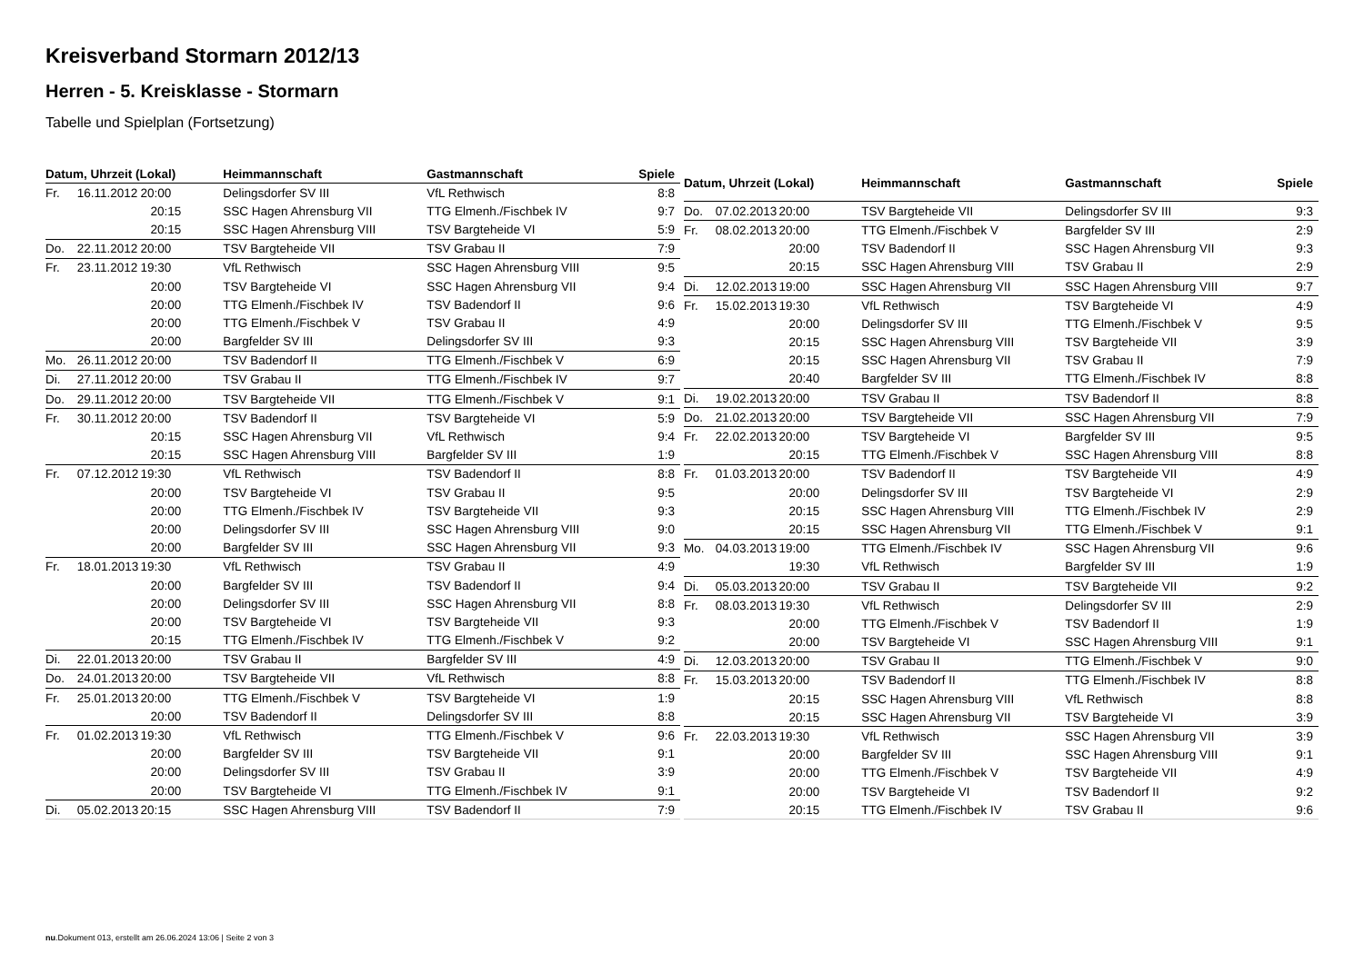Kreisverband Stormarn 2012/13
Herren - 5. Kreisklasse - Stormarn
Tabelle und Spielplan (Fortsetzung)
| Datum, Uhrzeit (Lokal) | | | Heimmannschaft | Gastmannschaft | Spiele |
| --- | --- | --- | --- | --- | --- |
| Fr. | 16.11.2012 | 20:00 | Delingsdorfer SV III | VfL Rethwisch | 8:8 |
| | | 20:15 | SSC Hagen Ahrensburg VII | TTG Elmenh./Fischbek IV | 9:7 |
| | | 20:15 | SSC Hagen Ahrensburg VIII | TSV Bargteheide VI | 5:9 |
| Do. | 22.11.2012 | 20:00 | TSV Bargteheide VII | TSV Grabau II | 7:9 |
| Fr. | 23.11.2012 | 19:30 | VfL Rethwisch | SSC Hagen Ahrensburg VIII | 9:5 |
| | | 20:00 | TSV Bargteheide VI | SSC Hagen Ahrensburg VII | 9:4 |
| | | 20:00 | TTG Elmenh./Fischbek IV | TSV Badendorf II | 9:6 |
| | | 20:00 | TTG Elmenh./Fischbek V | TSV Grabau II | 4:9 |
| | | 20:00 | Bargfelder SV III | Delingsdorfer SV III | 9:3 |
| Mo. | 26.11.2012 | 20:00 | TSV Badendorf II | TTG Elmenh./Fischbek V | 6:9 |
| Di. | 27.11.2012 | 20:00 | TSV Grabau II | TTG Elmenh./Fischbek IV | 9:7 |
| Do. | 29.11.2012 | 20:00 | TSV Bargteheide VII | TTG Elmenh./Fischbek V | 9:1 |
| Fr. | 30.11.2012 | 20:00 | TSV Badendorf II | TSV Bargteheide VI | 5:9 |
| | | 20:15 | SSC Hagen Ahrensburg VII | VfL Rethwisch | 9:4 |
| | | 20:15 | SSC Hagen Ahrensburg VIII | Bargfelder SV III | 1:9 |
| Fr. | 07.12.2012 | 19:30 | VfL Rethwisch | TSV Badendorf II | 8:8 |
| | | 20:00 | TSV Bargteheide VI | TSV Grabau II | 9:5 |
| | | 20:00 | TTG Elmenh./Fischbek IV | TSV Bargteheide VII | 9:3 |
| | | 20:00 | Delingsdorfer SV III | SSC Hagen Ahrensburg VIII | 9:0 |
| | | 20:00 | Bargfelder SV III | SSC Hagen Ahrensburg VII | 9:3 |
| Fr. | 18.01.2013 | 19:30 | VfL Rethwisch | TSV Grabau II | 4:9 |
| | | 20:00 | Bargfelder SV III | TSV Badendorf II | 9:4 |
| | | 20:00 | Delingsdorfer SV III | SSC Hagen Ahrensburg VII | 8:8 |
| | | 20:00 | TSV Bargteheide VI | TSV Bargteheide VII | 9:3 |
| | | 20:15 | TTG Elmenh./Fischbek IV | TTG Elmenh./Fischbek V | 9:2 |
| Di. | 22.01.2013 | 20:00 | TSV Grabau II | Bargfelder SV III | 4:9 |
| Do. | 24.01.2013 | 20:00 | TSV Bargteheide VII | VfL Rethwisch | 8:8 |
| Fr. | 25.01.2013 | 20:00 | TTG Elmenh./Fischbek V | TSV Bargteheide VI | 1:9 |
| | | 20:00 | TSV Badendorf II | Delingsdorfer SV III | 8:8 |
| Fr. | 01.02.2013 | 19:30 | VfL Rethwisch | TTG Elmenh./Fischbek V | 9:6 |
| | | 20:00 | Bargfelder SV III | TSV Bargteheide VII | 9:1 |
| | | 20:00 | Delingsdorfer SV III | TSV Grabau II | 3:9 |
| | | 20:00 | TSV Bargteheide VI | TTG Elmenh./Fischbek IV | 9:1 |
| Di. | 05.02.2013 | 20:15 | SSC Hagen Ahrensburg VIII | TSV Badendorf II | 7:9 |
| Datum, Uhrzeit (Lokal) | | | Heimmannschaft | Gastmannschaft | Spiele |
| --- | --- | --- | --- | --- | --- |
| Do. | 07.02.2013 | 20:00 | TSV Bargteheide VII | Delingsdorfer SV III | 9:3 |
| Fr. | 08.02.2013 | 20:00 | TTG Elmenh./Fischbek V | Bargfelder SV III | 2:9 |
| | | 20:00 | TSV Badendorf II | SSC Hagen Ahrensburg VII | 9:3 |
| | | 20:15 | SSC Hagen Ahrensburg VIII | TSV Grabau II | 2:9 |
| Di. | 12.02.2013 | 19:00 | SSC Hagen Ahrensburg VII | SSC Hagen Ahrensburg VIII | 9:7 |
| Fr. | 15.02.2013 | 19:30 | VfL Rethwisch | TSV Bargteheide VI | 4:9 |
| | | 20:00 | Delingsdorfer SV III | TTG Elmenh./Fischbek V | 9:5 |
| | | 20:15 | SSC Hagen Ahrensburg VIII | TSV Bargteheide VII | 3:9 |
| | | 20:15 | SSC Hagen Ahrensburg VII | TSV Grabau II | 7:9 |
| | | 20:40 | Bargfelder SV III | TTG Elmenh./Fischbek IV | 8:8 |
| Di. | 19.02.2013 | 20:00 | TSV Grabau II | TSV Badendorf II | 8:8 |
| Do. | 21.02.2013 | 20:00 | TSV Bargteheide VII | SSC Hagen Ahrensburg VII | 7:9 |
| Fr. | 22.02.2013 | 20:00 | TSV Bargteheide VI | Bargfelder SV III | 9:5 |
| | | 20:15 | TTG Elmenh./Fischbek V | SSC Hagen Ahrensburg VIII | 8:8 |
| Fr. | 01.03.2013 | 20:00 | TSV Badendorf II | TSV Bargteheide VII | 4:9 |
| | | 20:00 | Delingsdorfer SV III | TSV Bargteheide VI | 2:9 |
| | | 20:15 | SSC Hagen Ahrensburg VIII | TTG Elmenh./Fischbek IV | 2:9 |
| | | 20:15 | SSC Hagen Ahrensburg VII | TTG Elmenh./Fischbek V | 9:1 |
| Mo. | 04.03.2013 | 19:00 | TTG Elmenh./Fischbek IV | SSC Hagen Ahrensburg VII | 9:6 |
| | | 19:30 | VfL Rethwisch | Bargfelder SV III | 1:9 |
| Di. | 05.03.2013 | 20:00 | TSV Grabau II | TSV Bargteheide VII | 9:2 |
| Fr. | 08.03.2013 | 19:30 | VfL Rethwisch | Delingsdorfer SV III | 2:9 |
| | | 20:00 | TTG Elmenh./Fischbek V | TSV Badendorf II | 1:9 |
| | | 20:00 | TSV Bargteheide VI | SSC Hagen Ahrensburg VIII | 9:1 |
| Di. | 12.03.2013 | 20:00 | TSV Grabau II | TTG Elmenh./Fischbek V | 9:0 |
| Fr. | 15.03.2013 | 20:00 | TSV Badendorf II | TTG Elmenh./Fischbek IV | 8:8 |
| | | 20:15 | SSC Hagen Ahrensburg VIII | VfL Rethwisch | 8:8 |
| | | 20:15 | SSC Hagen Ahrensburg VII | TSV Bargteheide VI | 3:9 |
| Fr. | 22.03.2013 | 19:30 | VfL Rethwisch | SSC Hagen Ahrensburg VII | 3:9 |
| | | 20:00 | Bargfelder SV III | SSC Hagen Ahrensburg VIII | 9:1 |
| | | 20:00 | TTG Elmenh./Fischbek V | TSV Bargteheide VII | 4:9 |
| | | 20:00 | TSV Bargteheide VI | TSV Badendorf II | 9:2 |
| | | 20:15 | TTG Elmenh./Fischbek IV | TSV Grabau II | 9:6 |
nu.Dokument 013, erstellt am 26.06.2024 13:06 | Seite 2 von 3